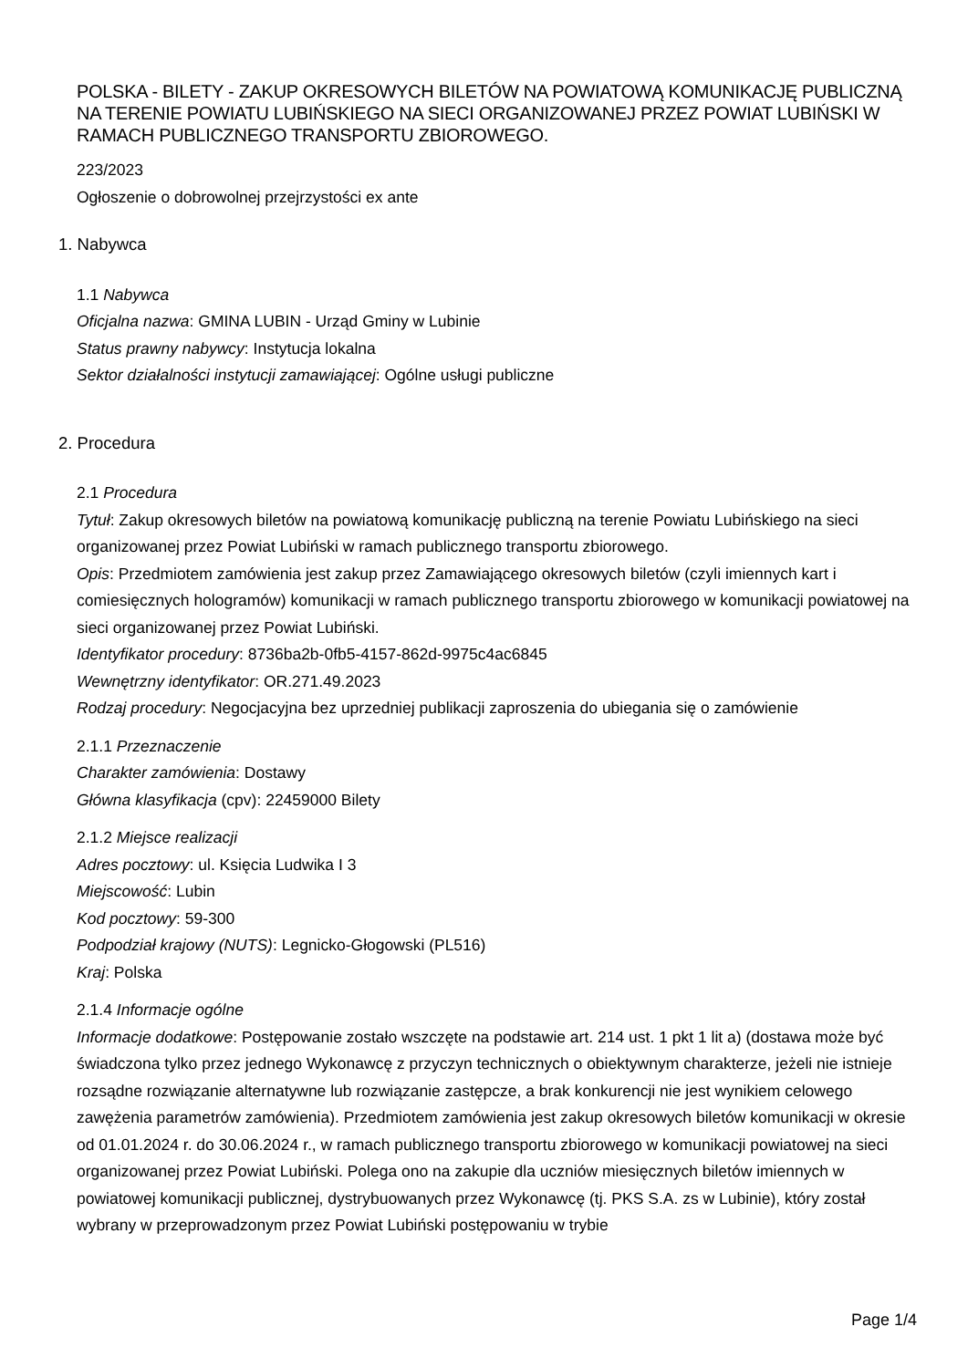POLSKA - BILETY - ZAKUP OKRESOWYCH BILETÓW NA POWIATOWĄ KOMUNIKACJĘ PUBLICZNĄ NA TERENIE POWIATU LUBIŃSKIEGO NA SIECI ORGANIZOWANEJ PRZEZ POWIAT LUBIŃSKI W RAMACH PUBLICZNEGO TRANSPORTU ZBIOROWEGO.
223/2023
Ogłoszenie o dobrowolnej przejrzystości ex ante
1. Nabywca
1.1 Nabywca
Oficjalna nazwa: GMINA LUBIN - Urząd Gminy w Lubinie
Status prawny nabywcy: Instytucja lokalna
Sektor działalności instytucji zamawiającej: Ogólne usługi publiczne
2. Procedura
2.1 Procedura
Tytuł: Zakup okresowych biletów na powiatową komunikację publiczną na terenie Powiatu Lubińskiego na sieci organizowanej przez Powiat Lubiński w ramach publicznego transportu zbiorowego.
Opis: Przedmiotem zamówienia jest zakup przez Zamawiającego okresowych biletów (czyli imiennych kart i comiesięcznych hologramów) komunikacji w ramach publicznego transportu zbiorowego w komunikacji powiatowej na sieci organizowanej przez Powiat Lubiński.
Identyfikator procedury: 8736ba2b-0fb5-4157-862d-9975c4ac6845
Wewnętrzny identyfikator: OR.271.49.2023
Rodzaj procedury: Negocjacyjna bez uprzedniej publikacji zaproszenia do ubiegania się o zamówienie
2.1.1 Przeznaczenie
Charakter zamówienia: Dostawy
Główna klasyfikacja (cpv): 22459000 Bilety
2.1.2 Miejsce realizacji
Adres pocztowy: ul. Księcia Ludwika I 3
Miejscowość: Lubin
Kod pocztowy: 59-300
Podpodział krajowy (NUTS): Legnicko-Głogowski (PL516)
Kraj: Polska
2.1.4 Informacje ogólne
Informacje dodatkowe: Postępowanie zostało wszczęte na podstawie art. 214 ust. 1 pkt 1 lit a) (dostawa może być świadczona tylko przez jednego Wykonawcę z przyczyn technicznych o obiektywnym charakterze, jeżeli nie istnieje rozsądne rozwiązanie alternatywne lub rozwiązanie zastępcze, a brak konkurencji nie jest wynikiem celowego zawężenia parametrów zamówienia). Przedmiotem zamówienia jest zakup okresowych biletów komunikacji w okresie od 01.01.2024 r. do 30.06.2024 r., w ramach publicznego transportu zbiorowego w komunikacji powiatowej na sieci organizowanej przez Powiat Lubiński. Polega ono na zakupie dla uczniów miesięcznych biletów imiennych w powiatowej komunikacji publicznej, dystrybuowanych przez Wykonawcę (tj. PKS S.A. zs w Lubinie), który został wybrany w przeprowadzonym przez Powiat Lubiński postępowaniu w trybie
Page 1/4